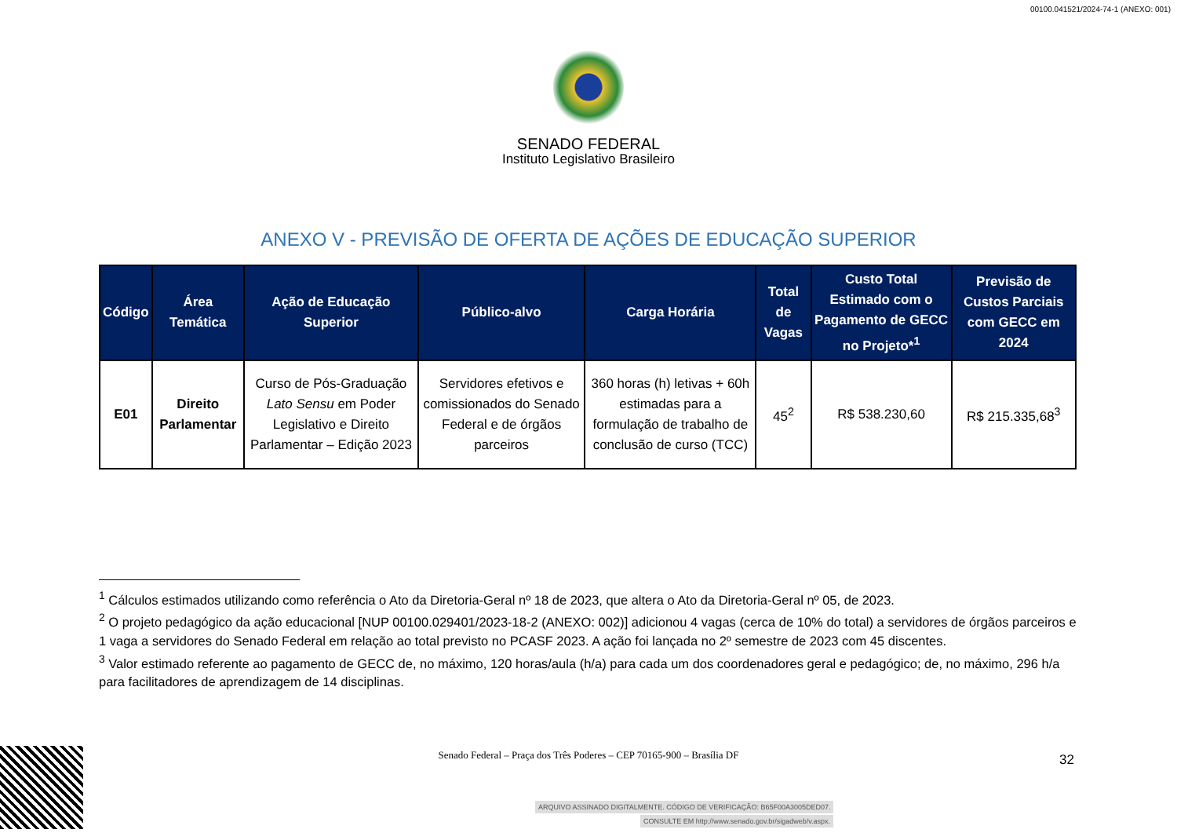00100.041521/2024-74-1 (ANEXO: 001)
SENADO FEDERAL
Instituto Legislativo Brasileiro
ANEXO V - PREVISÃO DE OFERTA DE AÇÕES DE EDUCAÇÃO SUPERIOR
| Código | Área Temática | Ação de Educação Superior | Público-alvo | Carga Horária | Total de Vagas | Custo Total Estimado com o Pagamento de GECC no Projeto*<sup>1</sup> | Previsão de Custos Parciais com GECC em 2024 |
| --- | --- | --- | --- | --- | --- | --- | --- |
| E01 | Direito Parlamentar | Curso de Pós-Graduação Lato Sensu em Poder Legislativo e Direito Parlamentar – Edição 2023 | Servidores efetivos e comissionados do Senado Federal e de órgãos parceiros | 360 horas (h) letivas + 60h estimadas para a formulação de trabalho de conclusão de curso (TCC) | 45<sup>2</sup> | R$ 538.230,60 | R$ 215.335,68<sup>3</sup> |
<sup>1</sup> Cálculos estimados utilizando como referência o Ato da Diretoria-Geral nº 18 de 2023, que altera o Ato da Diretoria-Geral nº 05, de 2023.
<sup>2</sup> O projeto pedagógico da ação educacional [NUP 00100.029401/2023-18-2 (ANEXO: 002)] adicionou 4 vagas (cerca de 10% do total) a servidores de órgãos parceiros e 1 vaga a servidores do Senado Federal em relação ao total previsto no PCASF 2023. A ação foi lançada no 2º semestre de 2023 com 45 discentes.
<sup>3</sup> Valor estimado referente ao pagamento de GECC de, no máximo, 120 horas/aula (h/a) para cada um dos coordenadores geral e pedagógico; de, no máximo, 296 h/a para facilitadores de aprendizagem de 14 disciplinas.
Senado Federal – Praça dos Três Poderes – CEP 70165-900 – Brasília DF
32
ARQUIVO ASSINADO DIGITALMENTE. CÓDIGO DE VERIFICAÇÃO: B65F00A3005DED07.
CONSULTE EM http://www.senado.gov.br/sigadweb/v.aspx.